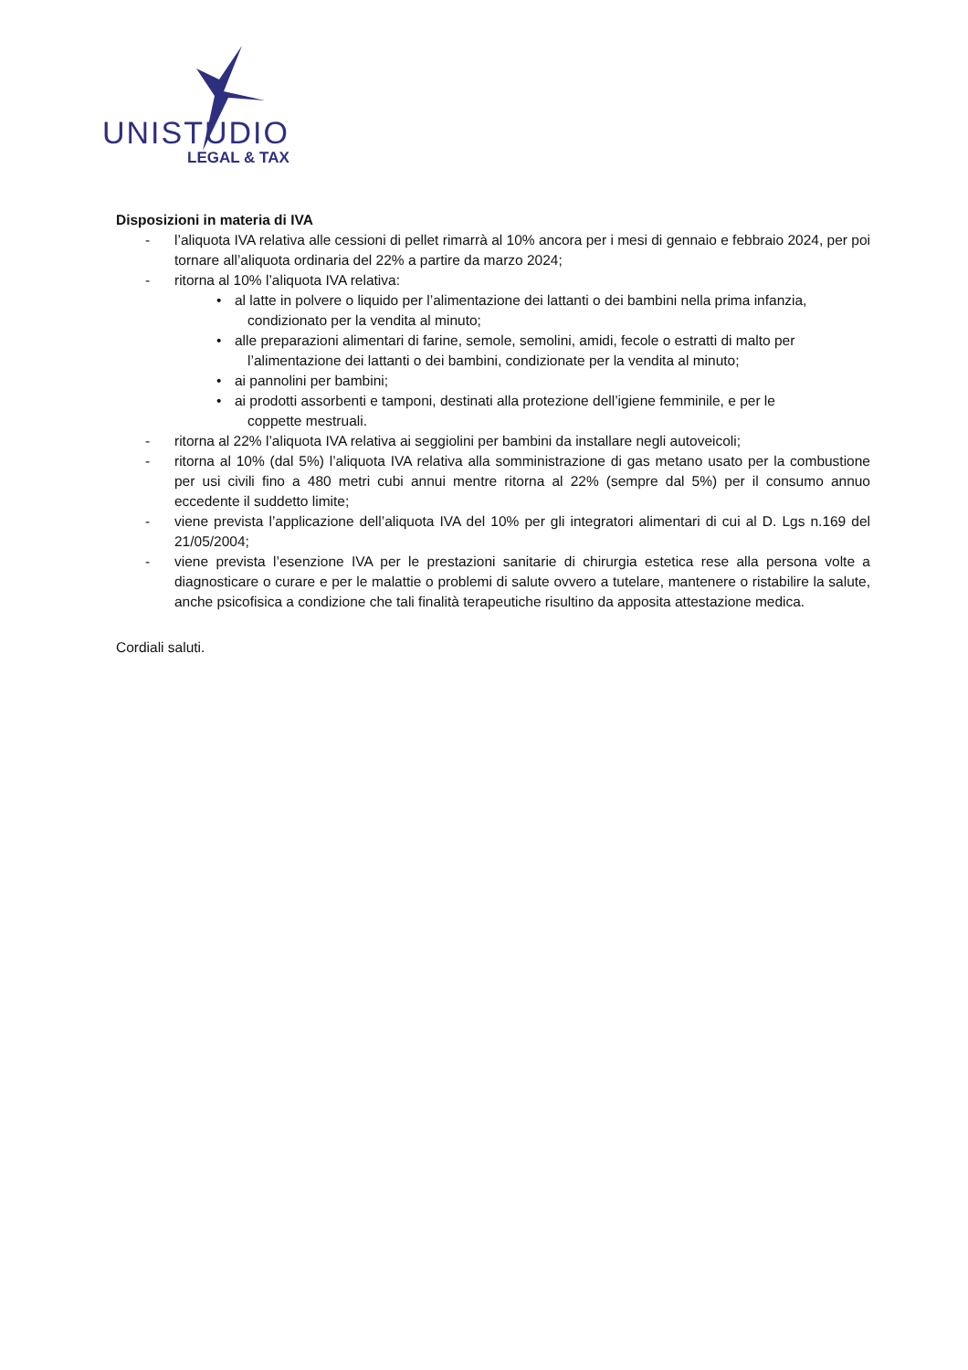UNISTUDIO
LEGAL & TAX
Disposizioni in materia di IVA
- l’aliquota IVA relativa alle cessioni di pellet rimarrà al 10% ancora per i mesi di gennaio e febbraio 2024, per poi tornare all’aliquota ordinaria del 22% a partire da marzo 2024;
- ritorna al 10% l’aliquota IVA relativa:
• al latte in polvere o liquido per l’alimentazione dei lattanti o dei bambini nella prima infanzia,
condizionato per la vendita al minuto;
• alle preparazioni alimentari di farine, semole, semolini, amidi, fecole o estratti di malto per
l’alimentazione dei lattanti o dei bambini, condizionate per la vendita al minuto;
• ai pannolini per bambini;
• ai prodotti assorbenti e tamponi, destinati alla protezione dell’igiene femminile, e per le
coppette mestruali.
- ritorna al 22% l’aliquota IVA relativa ai seggiolini per bambini da installare negli autoveicoli;
- ritorna al 10% (dal 5%) l’aliquota IVA relativa alla somministrazione di gas metano usato per la combustione per usi civili fino a 480 metri cubi annui mentre ritorna al 22% (sempre dal 5%) per il consumo annuo eccedente il suddetto limite;
- viene prevista l’applicazione dell’aliquota IVA del 10% per gli integratori alimentari di cui al D. Lgs n.169 del 21/05/2004;
- viene prevista l’esenzione IVA per le prestazioni sanitarie di chirurgia estetica rese alla persona volte a diagnosticare o curare e per le malattie o problemi di salute ovvero a tutelare, mantenere o ristabilire la salute, anche psicofisica a condizione che tali finalità terapeutiche risultino da apposita attestazione medica.
Cordiali saluti.